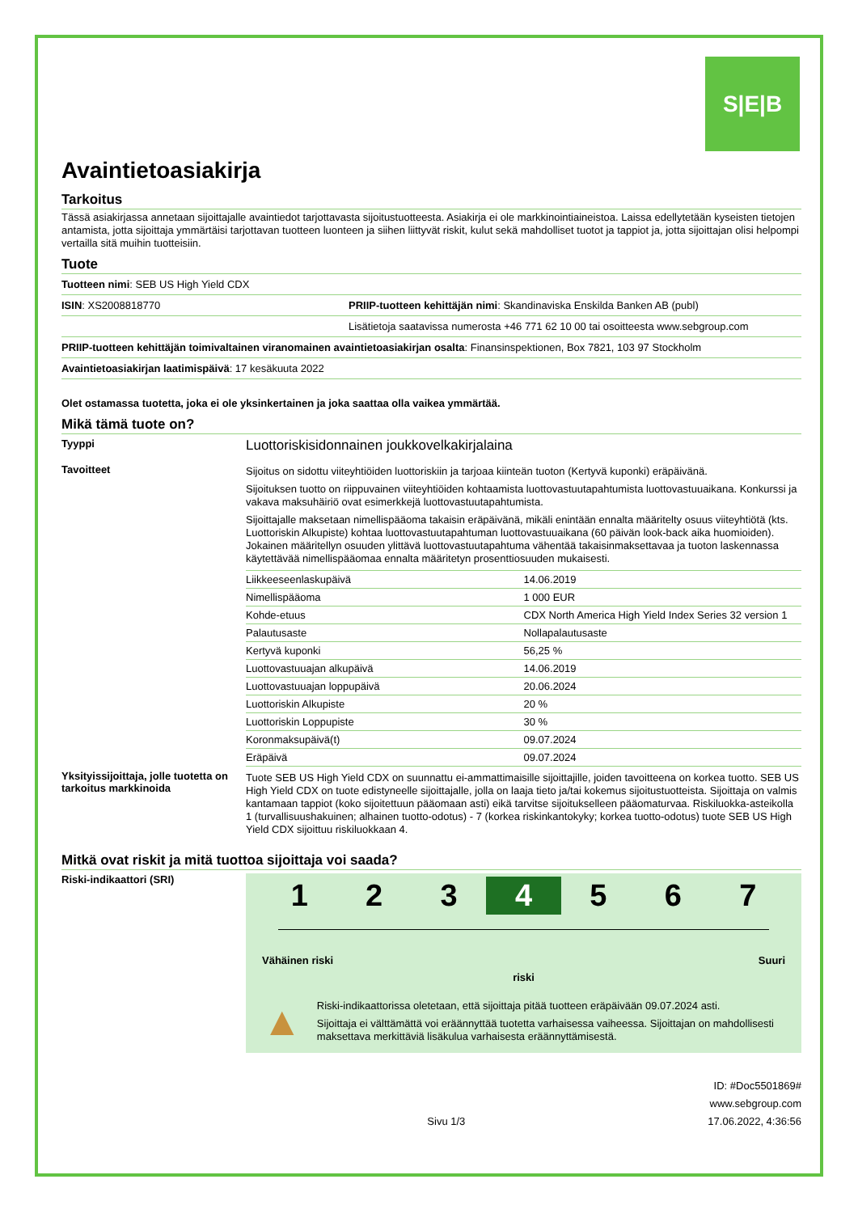S|E|B
Avaintietoasiakirja
Tarkoitus
Tässä asiakirjassa annetaan sijoittajalle avaintiedot tarjottavasta sijoitustuotteesta. Asiakirja ei ole markkinointiaineistoa. Laissa edellytetään kyseisten tietojen antamista, jotta sijoittaja ymmärtäisi tarjottavan tuotteen luonteen ja siihen liittyvät riskit, kulut sekä mahdolliset tuotot ja tappiot ja, jotta sijoittajan olisi helpompi vertailla sitä muihin tuotteisiin.
Tuote
Tuotteen nimi: SEB US High Yield CDX
ISIN: XS2008818770 PRIIP-tuotteen kehittäjän nimi: Skandinaviska Enskilda Banken AB (publ)
Lisätietoja saatavissa numerosta +46 771 62 10 00 tai osoitteesta www.sebgroup.com
PRIIP-tuotteen kehittäjän toimivaltainen viranomainen avaintietoasiakirjan osalta: Finansinspektionen, Box 7821, 103 97 Stockholm
Avaintietoasiakirjan laatimispäivä: 17 kesäkuuta 2022
Olet ostamassa tuotetta, joka ei ole yksinkertainen ja joka saattaa olla vaikea ymmärtää.
Mikä tämä tuote on?
Tyyppi
Luottoriskisidonnainen joukkovelkakirjalaina
Tavoitteet
Sijoitus on sidottu viiteyhtiöiden luottoriskiin ja tarjoaa kiinteän tuoton (Kertyvä kuponki) eräpäivänä.
Sijoituksen tuotto on riippuvainen viiteyhtiöiden kohtaamista luottovastuutapahtumista luottovastuuaikana. Konkurssi ja vakava maksuhäiriö ovat esimerkkejä luottovastuutapahtumista.
Sijoittajalle maksetaan nimellispääoma takaisin eräpäivänä, mikäli enintään ennalta määritelty osuus viiteyhtiötä (kts. Luottoriskin Alkupiste) kohtaa luottovastuutapahtuman luottovastuuaikana (60 päivän look-back aika huomioiden). Jokainen määritellyn osuuden ylittävä luottovastuutapahtuma vähentää takaisinmaksettavaa ja tuoton laskennassa käytettävää nimellispääomaa ennalta määritetyn prosenttiosuuden mukaisesti.
| Liikkeeseenlaskupäivä | 14.06.2019 |
| Nimellispääoma | 1 000 EUR |
| Kohde-etuus | CDX North America High Yield Index Series 32 version 1 |
| Palautusaste | Nollapalautusaste |
| Kertyvä kuponki | 56,25 % |
| Luottovastuuajan alkupäivä | 14.06.2019 |
| Luottovastuuajan loppupäivä | 20.06.2024 |
| Luottoriskin Alkupiste | 20 % |
| Luottoriskin Loppupiste | 30 % |
| Koronmaksupäivä(t) | 09.07.2024 |
| Eräpäivä | 09.07.2024 |
Yksityissijoittaja, jolle tuotetta on tarkoitus markkinoida
Tuote SEB US High Yield CDX on suunnattu ei-ammattimaisille sijoittajille, joiden tavoitteena on korkea tuotto. SEB US High Yield CDX on tuote edistyneelle sijoittajalle, jolla on laaja tieto ja/tai kokemus sijoitustuotteista. Sijoittaja on valmis kantamaan tappiot (koko sijoitettuun pääomaan asti) eikä tarvitse sijoitukselleen pääomaturvaa. Riskiluokka-asteikolla 1 (turvallisuushakuinen; alhainen tuotto-odotus) - 7 (korkea riskinkantokyky; korkea tuotto-odotus) tuote SEB US High Yield CDX sijoittuu riskiluokkaan 4.
Mitkä ovat riskit ja mitä tuottoa sijoittaja voi saada?
Riski-indikaattori (SRI)
1 2 3 4 5 6 7
Vähäinen riski Suuri
riski
▲
Riski-indikaattorissa oletetaan, että sijoittaja pitää tuotteen eräpäivään 09.07.2024 asti.
Sijoittaja ei välttämättä voi eräännyttää tuotetta varhaisessa vaiheessa. Sijoittajan on mahdollisesti maksettava merkittäviä lisäkulua varhaisesta eräännyttämisestä.
ID: #Doc5501869#
www.sebgroup.com
Sivu 1/3 17.06.2022, 4:36:56